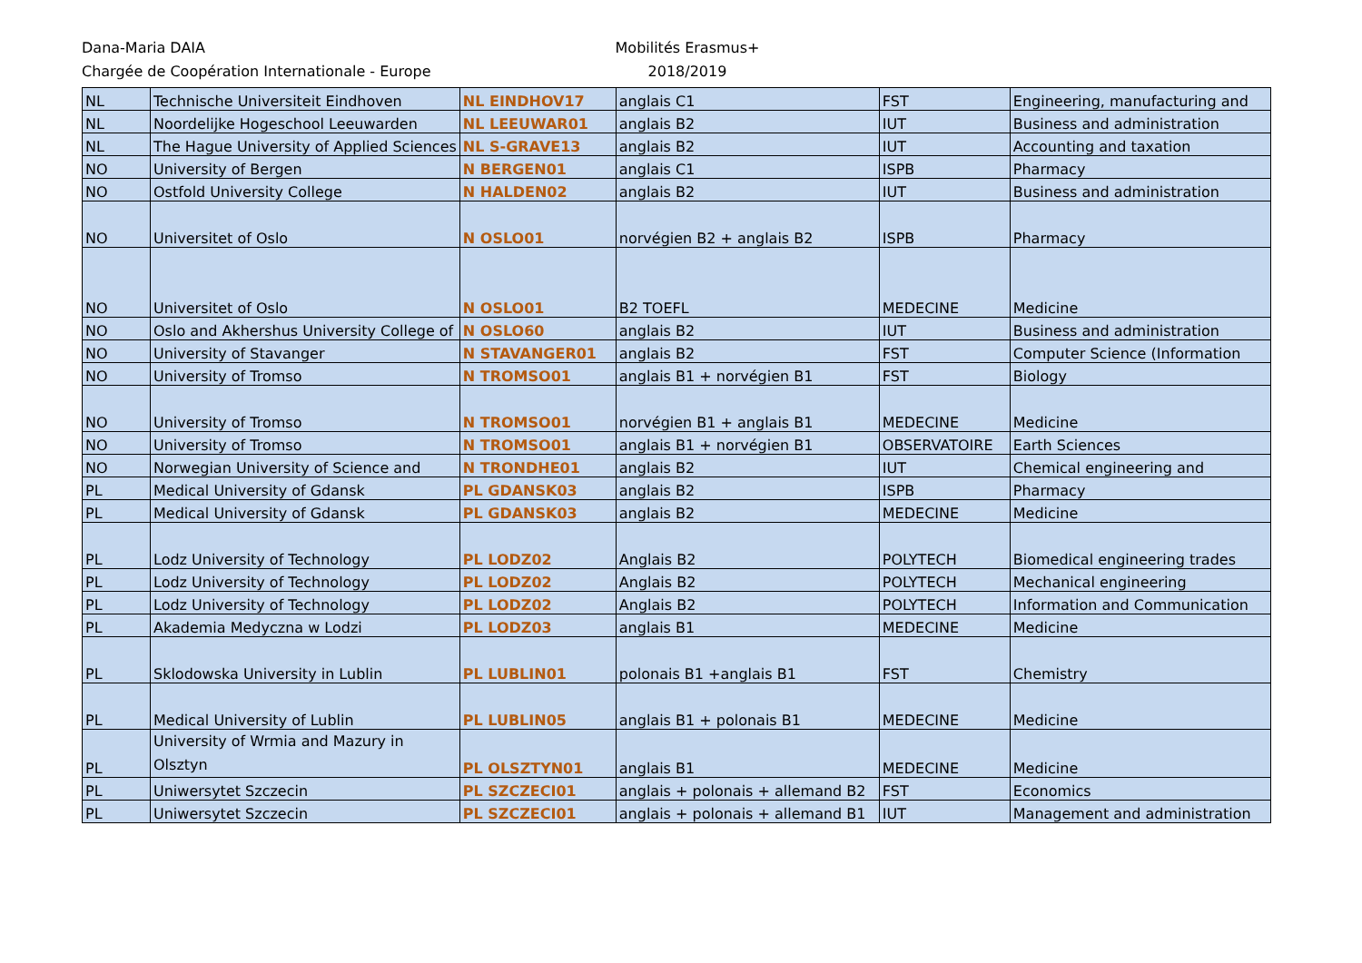Dana-Maria DAIA
Chargée de Coopération Internationale - Europe
Mobilités Erasmus+
2018/2019
| NL | Technische Universiteit Eindhoven | NL EINDHOV17 | anglais C1 | FST | Engineering, manufacturing and |
| NL | Noordelijke Hogeschool Leeuwarden | NL LEEUWAR01 | anglais B2 | IUT | Business and administration |
| NL | The Hague University of Applied Sciences | NL S-GRAVE13 | anglais B2 | IUT | Accounting and taxation |
| NO | University of Bergen | N BERGEN01 | anglais C1 | ISPB | Pharmacy |
| NO | Ostfold University College | N HALDEN02 | anglais B2 | IUT | Business and administration |
| NO | Universitet of Oslo | N OSLO01 | norvégien B2 + anglais B2 | ISPB | Pharmacy |
| NO | Universitet of Oslo | N OSLO01 | B2 TOEFL | MEDECINE | Medicine |
| NO | Oslo and Akhershus University College of | N OSLO60 | anglais B2 | IUT | Business and administration |
| NO | University of Stavanger | N STAVANGER01 | anglais B2 | FST | Computer Science (Information |
| NO | University of Tromso | N TROMSO01 | anglais B1 + norvégien B1 | FST | Biology |
| NO | University of Tromso | N TROMSO01 | norvégien B1 + anglais B1 | MEDECINE | Medicine |
| NO | University of Tromso | N TROMSO01 | anglais B1 + norvégien B1 | OBSERVATOIRE | Earth Sciences |
| NO | Norwegian University of Science and | N TRONDHE01 | anglais B2 | IUT | Chemical engineering and |
| PL | Medical University of Gdansk | PL GDANSK03 | anglais B2 | ISPB | Pharmacy |
| PL | Medical University of Gdansk | PL GDANSK03 | anglais B2 | MEDECINE | Medicine |
| PL | Lodz University of Technology | PL LODZ02 | Anglais B2 | POLYTECH | Biomedical engineering trades |
| PL | Lodz University of Technology | PL LODZ02 | Anglais B2 | POLYTECH | Mechanical engineering |
| PL | Lodz University of Technology | PL LODZ02 | Anglais B2 | POLYTECH | Information and Communication |
| PL | Akademia Medyczna w Lodzi | PL LODZ03 | anglais B1 | MEDECINE | Medicine |
| PL | Sklodowska University in Lublin | PL LUBLIN01 | polonais B1 +anglais B1 | FST | Chemistry |
| PL | Medical University of Lublin | PL LUBLIN05 | anglais B1 + polonais B1 | MEDECINE | Medicine |
| PL | University of Wrmia and Mazury in Olsztyn | PL OLSZTYN01 | anglais B1 | MEDECINE | Medicine |
| PL | Uniwersytet Szczecin | PL SZCZECI01 | anglais + polonais + allemand B2 | FST | Economics |
| PL | Uniwersytet Szczecin | PL SZCZECI01 | anglais + polonais + allemand B1 | IUT | Management and administration |